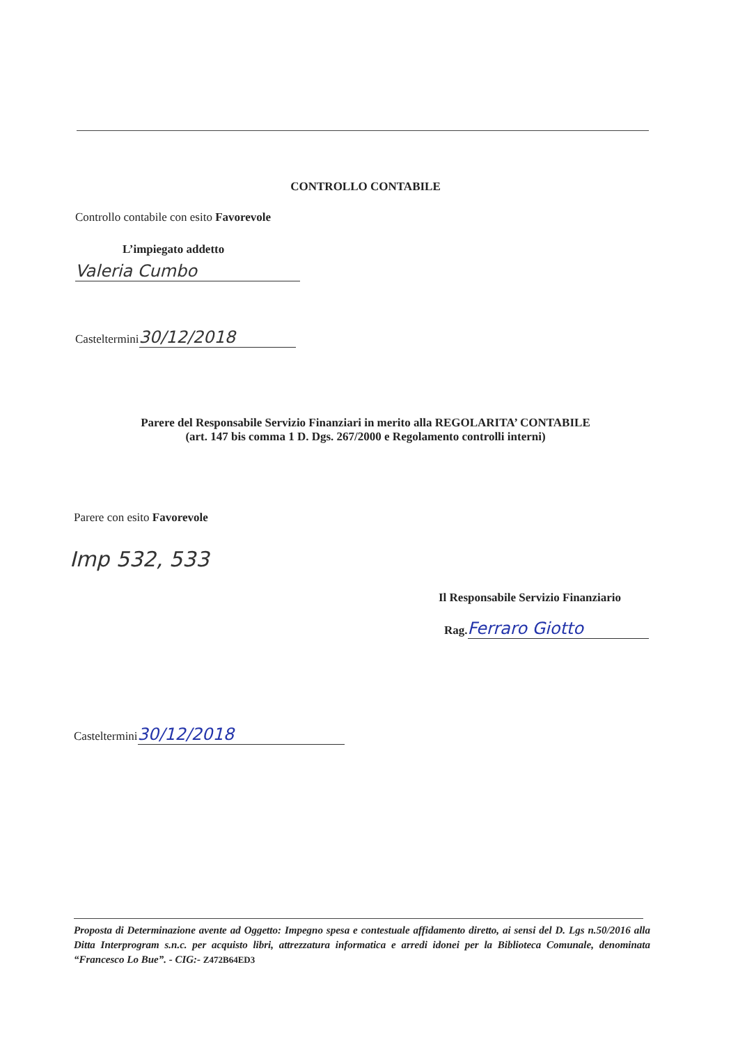CONTROLLO CONTABILE
Controllo contabile con esito Favorevole
L’impiegato addetto
Valeria Cumbo
Casteltermini 30/12/2018
Parere del Responsabile Servizio Finanziari in merito alla REGOLARITA’ CONTABILE
(art. 147 bis comma 1 D. Dgs. 267/2000 e Regolamento controlli interni)
Parere con esito Favorevole
Imp 532, 533
Il Responsabile Servizio Finanziario
Rag. Ferraro Giotto
Casteltermini 30/12/2018
Proposta di Determinazione avente ad Oggetto: Impegno spesa e contestuale affidamento diretto, ai sensi del D. Lgs n.50/2016 alla Ditta Interprogram s.n.c. per acquisto libri, attrezzatura informatica e arredi idonei per la Biblioteca Comunale, denominata “Francesco Lo Bue”. - CIG:- Z472B64ED3